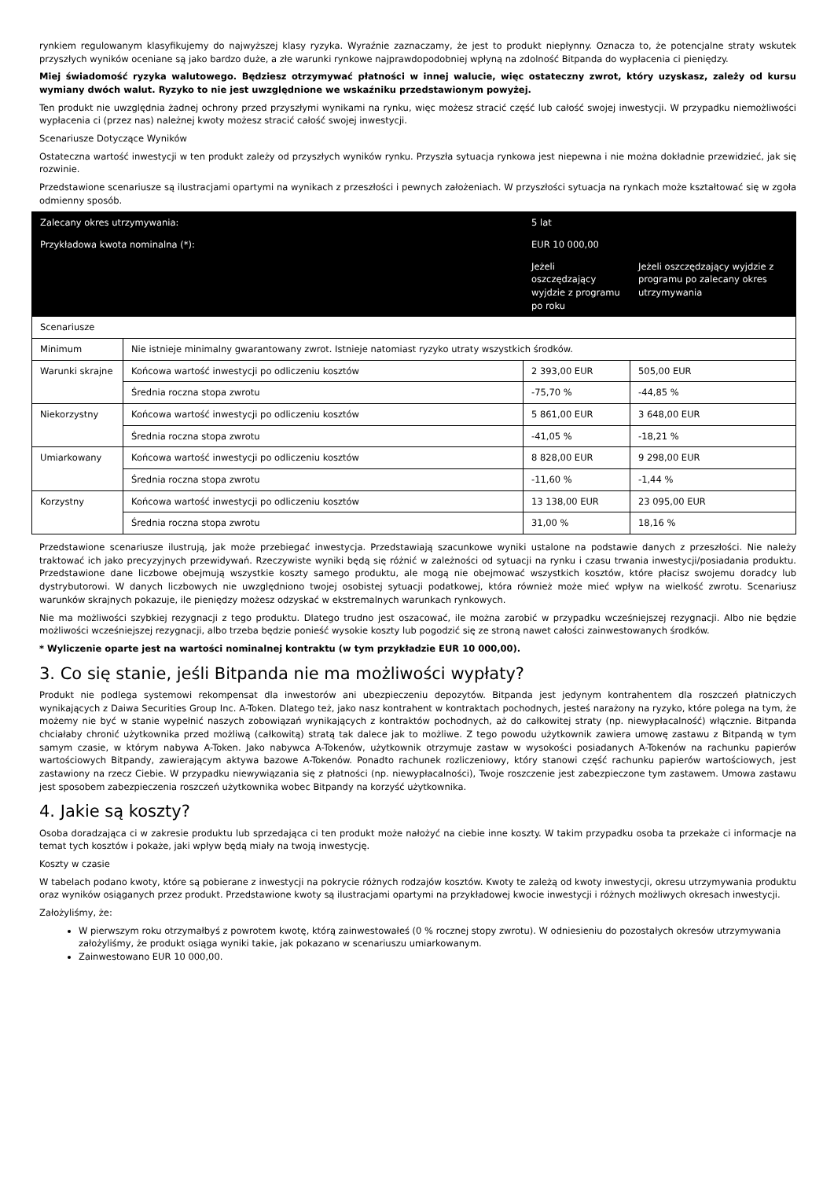rynkiem regulowanym klasyfikujemy do najwyższej klasy ryzyka. Wyraźnie zaznaczamy, że jest to produkt niepłynny. Oznacza to, że potencjalne straty wskutek przyszłych wyników oceniane są jako bardzo duże, a złe warunki rynkowe najprawdopodobniej wpłyną na zdolność Bitpanda do wypłacenia ci pieniędzy.
Miej świadomość ryzyka walutowego. Będziesz otrzymywać płatności w innej walucie, więc ostateczny zwrot, który uzyskasz, zależy od kursu wymiany dwóch walut. Ryzyko to nie jest uwzględnione we wskaźniku przedstawionym powyżej.
Ten produkt nie uwzględnia żadnej ochrony przed przyszłymi wynikami na rynku, więc możesz stracić część lub całość swojej inwestycji. W przypadku niemożliwości wypłacenia ci (przez nas) należnej kwoty możesz stracić całość swojej inwestycji.
Scenariusze Dotyczące Wyników
Ostateczna wartość inwestycji w ten produkt zależy od przyszłych wyników rynku. Przyszła sytuacja rynkowa jest niepewna i nie można dokładnie przewidzieć, jak się rozwinie.
Przedstawione scenariusze są ilustracjami opartymi na wynikach z przeszłości i pewnych założeniach. W przyszłości sytuacja na rynkach może kształtować się w zgoła odmienny sposób.
| Zalecany okres utrzymywania: | | 5 lat | | |
| --- | --- | --- | --- | --- |
| Przykładowa kwota nominalna (*): | | EUR 10 000,00 | | |
| | | | Jeżeli oszczędzający wyjdzie z programu po roku | Jeżeli oszczędzający wyjdzie z programu po zalecany okres utrzymywania |
| Scenariusze | | | | |
| Minimum | Nie istnieje minimalny gwarantowany zwrot. Istnieje natomiast ryzyko utraty wszystkich środków. | | | |
| Warunki skrajne | Końcowa wartość inwestycji po odliczeniu kosztów | | 2 393,00 EUR | 505,00 EUR |
| | Średnia roczna stopa zwrotu | | -75,70 % | -44,85 % |
| Niekorzystny | Końcowa wartość inwestycji po odliczeniu kosztów | | 5 861,00 EUR | 3 648,00 EUR |
| | Średnia roczna stopa zwrotu | | -41,05 % | -18,21 % |
| Umiarkowany | Końcowa wartość inwestycji po odliczeniu kosztów | | 8 828,00 EUR | 9 298,00 EUR |
| | Średnia roczna stopa zwrotu | | -11,60 % | -1,44 % |
| Korzystny | Końcowa wartość inwestycji po odliczeniu kosztów | | 13 138,00 EUR | 23 095,00 EUR |
| | Średnia roczna stopa zwrotu | | 31,00 % | 18,16 % |
Przedstawione scenariusze ilustrują, jak może przebiegać inwestycja. Przedstawiają szacunkowe wyniki ustalone na podstawie danych z przeszłości. Nie należy traktować ich jako precyzyjnych przewidywań. Rzeczywiste wyniki będą się różnić w zależności od sytuacji na rynku i czasu trwania inwestycji/posiadania produktu. Przedstawione dane liczbowe obejmują wszystkie koszty samego produktu, ale mogą nie obejmować wszystkich kosztów, które płacisz swojemu doradcy lub dystrybutorowi. W danych liczbowych nie uwzględniono twojej osobistej sytuacji podatkowej, która również może mieć wpływ na wielkość zwrotu. Scenariusz warunków skrajnych pokazuje, ile pieniędzy możesz odzyskać w ekstremalnych warunkach rynkowych.
Nie ma możliwości szybkiej rezygnacji z tego produktu. Dlatego trudno jest oszacować, ile można zarobić w przypadku wcześniejszej rezygnacji. Albo nie będzie możliwości wcześniejszej rezygnacji, albo trzeba będzie ponieść wysokie koszty lub pogodzić się ze stroną nawet całości zainwestowanych środków.
* Wyliczenie oparte jest na wartości nominalnej kontraktu (w tym przykładzie EUR 10 000,00).
3. Co się stanie, jeśli Bitpanda nie ma możliwości wypłaty?
Produkt nie podlega systemowi rekompensat dla inwestorów ani ubezpieczeniu depozytów. Bitpanda jest jedynym kontrahentem dla roszczeń płatniczych wynikających z Daiwa Securities Group Inc. A-Token. Dlatego też, jako nasz kontrahent w kontraktach pochodnych, jesteś narażony na ryzyko, które polega na tym, że możemy nie być w stanie wypełnić naszych zobowiązań wynikających z kontraktów pochodnych, aż do całkowitej straty (np. niewypłacalność) włącznie. Bitpanda chciałaby chronić użytkownika przed możliwą (całkowitą) stratą tak dalece jak to możliwe. Z tego powodu użytkownik zawiera umowę zastawu z Bitpandą w tym samym czasie, w którym nabywa A-Token. Jako nabywca A-Tokenów, użytkownik otrzymuje zastaw w wysokości posiadanych A-Tokenów na rachunku papierów wartościowych Bitpandy, zawierającym aktywa bazowe A-Tokenów. Ponadto rachunek rozliczeniowy, który stanowi część rachunku papierów wartościowych, jest zastawiony na rzecz Ciebie. W przypadku niewywiązania się z płatności (np. niewypłacalności), Twoje roszczenie jest zabezpieczone tym zastawem. Umowa zastawu jest sposobem zabezpieczenia roszczeń użytkownika wobec Bitpandy na korzyść użytkownika.
4. Jakie są koszty?
Osoba doradzająca ci w zakresie produktu lub sprzedająca ci ten produkt może nałożyć na ciebie inne koszty. W takim przypadku osoba ta przekaże ci informacje na temat tych kosztów i pokaże, jaki wpływ będą miały na twoją inwestycję.
Koszty w czasie
W tabelach podano kwoty, które są pobierane z inwestycji na pokrycie różnych rodzajów kosztów. Kwoty te zależą od kwoty inwestycji, okresu utrzymywania produktu oraz wyników osiąganych przez produkt. Przedstawione kwoty są ilustracjami opartymi na przykładowej kwocie inwestycji i różnych możliwych okresach inwestycji.
Założyliśmy, że:
W pierwszym roku otrzymałbyś z powrotem kwotę, którą zainwestowałeś (0 % rocznej stopy zwrotu). W odniesieniu do pozostałych okresów utrzymywania założyliśmy, że produkt osiąga wyniki takie, jak pokazano w scenariuszu umiarkowanym.
Zainwestowano EUR 10 000,00.